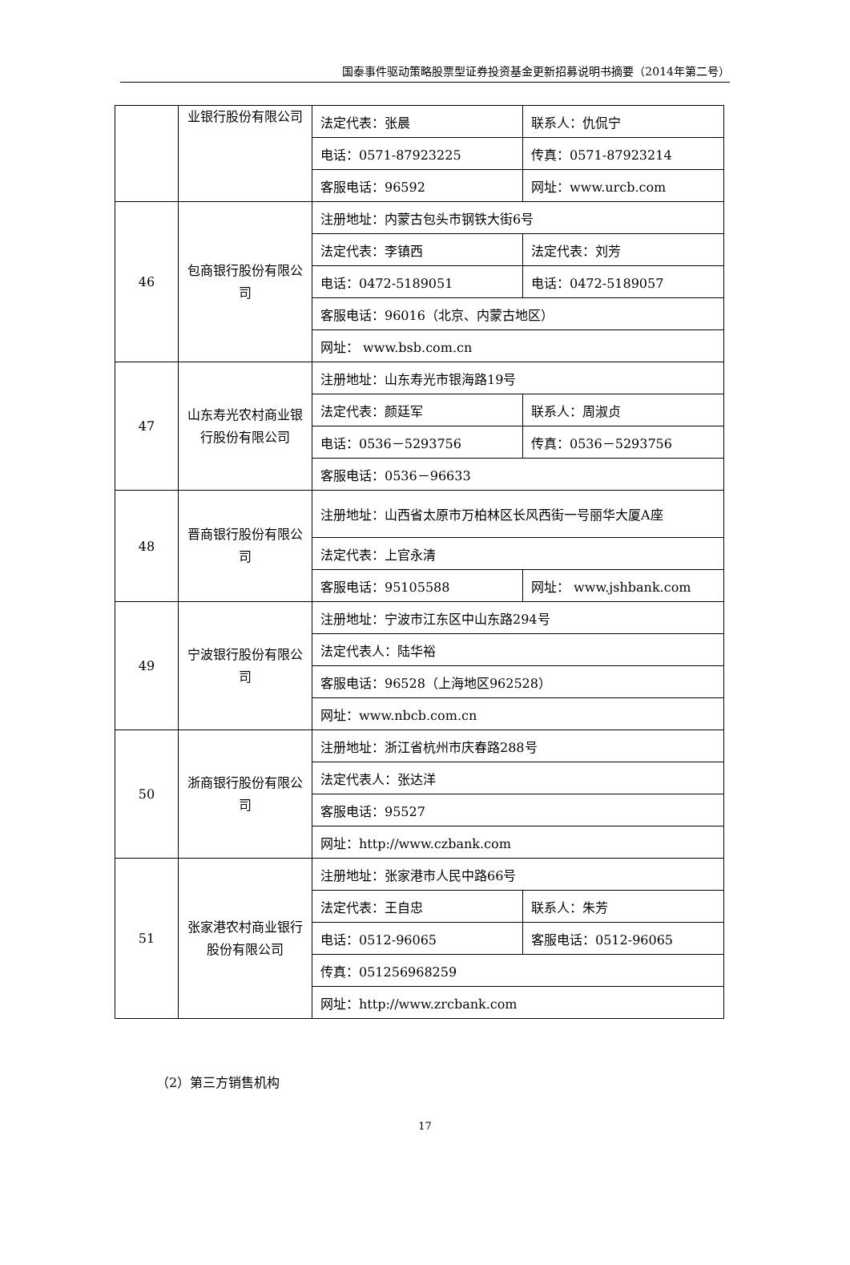国泰事件驱动策略股票型证券投资基金更新招募说明书摘要（2014年第二号）
| | 业银行股份有限公司 | 法定代表：张晨 | 联系人：仇侃宁 |
| | | 电话：0571-87923225 | 传真：0571-87923214 |
| | | 客服电话：96592 | 网址：www.urcb.com |
| 46 | 包商银行股份有限公司 | 注册地址：内蒙古包头市钢铁大街6号 | |
| | | 法定代表：李镇西 | 法定代表：刘芳 |
| | | 电话：0472-5189051 | 电话：0472-5189057 |
| | | 客服电话：96016（北京、内蒙古地区） | |
| | | 网址： www.bsb.com.cn | |
| 47 | 山东寿光农村商业银行股份有限公司 | 注册地址：山东寿光市银海路19号 | |
| | | 法定代表：颜廷军 | 联系人：周淑贞 |
| | | 电话：0536－5293756 | 传真：0536－5293756 |
| | | 客服电话：0536－96633 | |
| 48 | 晋商银行股份有限公司 | 注册地址：山西省太原市万柏林区长风西街一号丽华大厦A座 | |
| | | 法定代表：上官永清 | |
| | | 客服电话：95105588 | 网址： www.jshbank.com |
| 49 | 宁波银行股份有限公司 | 注册地址：宁波市江东区中山东路294号 | |
| | | 法定代表人：陆华裕 | |
| | | 客服电话：96528（上海地区962528） | |
| | | 网址：www.nbcb.com.cn | |
| 50 | 浙商银行股份有限公司 | 注册地址：浙江省杭州市庆春路288号 | |
| | | 法定代表人：张达洋 | |
| | | 客服电话：95527 | |
| | | 网址：http://www.czbank.com | |
| 51 | 张家港农村商业银行股份有限公司 | 注册地址：张家港市人民中路66号 | |
| | | 法定代表：王自忠 | 联系人：朱芳 |
| | | 电话：0512-96065 | 客服电话：0512-96065 |
| | | 传真：051256968259 | |
| | | 网址：http://www.zrcbank.com | |
（2）第三方销售机构
17